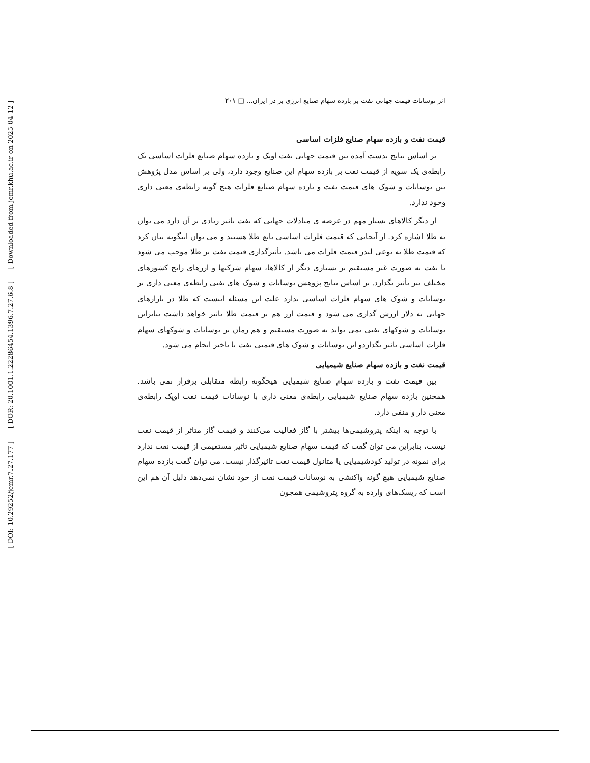[ DOI: 10.29252/jemr.7.27.177 ] [ DOR: 20.1001.1.22286454.1396.7.27.6.8 ] [ Downloaded from jemr.khu.ac.ir on 2025-04-12 ]
اثر نوسانات قیمت جهانی نفت بر بازده سهام صنایع انرژی بر در ایران... □ ۲۰۱
قیمت نفت و بازده سهام صنایع فلزات اساسی
بر اساس نتایج بدست آمده بین قیمت جهانی نفت اوپک و بازده سهام صنایع فلزات اساسی یک رابطه‌ی یک سویه از قیمت نفت بر بازده سهام این صنایع وجود دارد، ولی بر اساس مدل پژوهش بین نوسانات و شوک های قیمت نفت و بازده سهام صنایع فلزات هیچ گونه رابطه‌ی معنی داری وجود ندارد.
از دیگر کالاهای بسیار مهم در عرصه ی مبادلات جهانی که نفت تاثیر زیادی بر آن دارد می توان به طلا اشاره کرد. از آنجایی که قیمت فلزات اساسی تابع طلا هستند و می توان اینگونه بیان کرد که قیمت طلا به نوعی لیدر قیمت فلزات می باشد. تأثیرگذاری قیمت نفت بر طلا موجب می شود تا نفت به صورت غیر مستقیم بر بسیاری دیگر از کالاها، سهام شرکتها و ارزهای رایج کشورهای مختلف نیز تأثیر بگذارد. بر اساس نتایج پژوهش نوسانات و شوک های نفتی رابطه‌ی معنی داری بر نوسانات و شوک های سهام فلزات اساسی ندارد علت این مسئله اینست که طلا در بازارهای جهانی به دلار ارزش گذاری می شود و قیمت ارز هم بر قیمت طلا تاثیر خواهد داشت بنابراین نوسانات و شوکهای نفتی نمی تواند به صورت مستقیم و هم زمان بر نوسانات و شوکهای سهام فلزات اساسی تاثیر بگذاردو این نوسانات و شوک های قیمتی نفت با تاخیر انجام می شود.
قیمت نفت و بازده سهام صنایع شیمیایی
بین قیمت نفت و بازده سهام صنایع شیمیایی هیچگونه رابطه متقابلی برقرار نمی باشد. همچنین بازده سهام صنایع شیمیایی رابطه‌ی معنی داری با نوسانات قیمت نفت اوپک رابطه‌ی معنی دار و منفی دارد.
با توجه به اینکه پتروشیمی‌ها بیشتر با گاز فعالیت می‌کنند و قیمت گاز متاثر از قیمت نفت نیست، بنابراین می توان گفت که قیمت سهام صنایع شیمیایی تاثیر مستقیمی از قیمت نفت ندارد برای نمونه در تولید کودشیمیایی یا متانول قیمت نفت تاثیرگذار نیست. می توان گفت بازده سهام صنایع شیمیایی هیچ گونه واکنشی به نوسانات قیمت نفت از خود نشان نمی‌دهد دلیل آن هم این است که ریسک‌های وارده به گروه پتروشیمی همچون